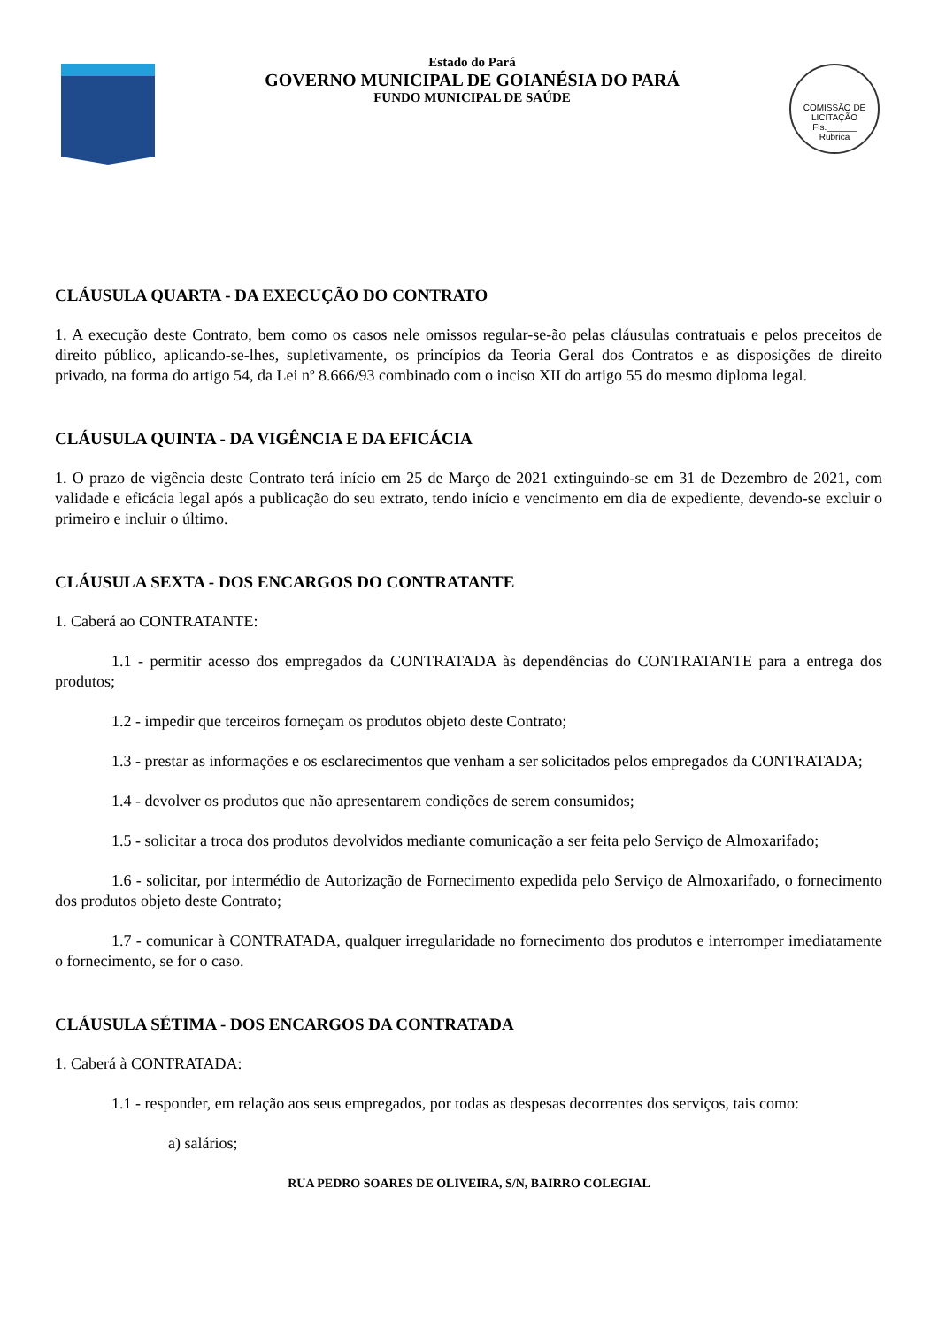Estado do Pará
GOVERNO MUNICIPAL DE GOIANÉSIA DO PARÁ
FUNDO MUNICIPAL DE SAÚDE
COMISSÃO DE LICITAÇÃO
Fls.______
Rubrica
CLÁUSULA QUARTA - DA EXECUÇÃO DO CONTRATO
1. A execução deste Contrato, bem como os casos nele omissos regular-se-ão pelas cláusulas contratuais e pelos preceitos de direito público, aplicando-se-lhes, supletivamente, os princípios da Teoria Geral dos Contratos e as disposições de direito privado, na forma do artigo 54, da Lei nº 8.666/93 combinado com o inciso XII do artigo 55 do mesmo diploma legal.
CLÁUSULA QUINTA - DA VIGÊNCIA E DA EFICÁCIA
1. O prazo de vigência deste Contrato terá início em 25 de Março de 2021 extinguindo-se em 31 de Dezembro de 2021, com validade e eficácia legal após a publicação do seu extrato, tendo início e vencimento em dia de expediente, devendo-se excluir o primeiro e incluir o último.
CLÁUSULA SEXTA - DOS ENCARGOS DO CONTRATANTE
1. Caberá ao CONTRATANTE:
1.1 - permitir acesso dos empregados da CONTRATADA às dependências do CONTRATANTE para a entrega dos produtos;
1.2 - impedir que terceiros forneçam os produtos objeto deste Contrato;
1.3 - prestar as informações e os esclarecimentos que venham a ser solicitados pelos empregados da CONTRATADA;
1.4 - devolver os produtos que não apresentarem condições de serem consumidos;
1.5 - solicitar a troca dos produtos devolvidos mediante comunicação a ser feita pelo Serviço de Almoxarifado;
1.6 - solicitar, por intermédio de Autorização de Fornecimento expedida pelo Serviço de Almoxarifado, o fornecimento dos produtos objeto deste Contrato;
1.7 - comunicar à CONTRATADA, qualquer irregularidade no fornecimento dos produtos e interromper imediatamente o fornecimento, se for o caso.
CLÁUSULA SÉTIMA - DOS ENCARGOS DA CONTRATADA
1. Caberá à CONTRATADA:
1.1 - responder, em relação aos seus empregados, por todas as despesas decorrentes dos serviços, tais como:
a) salários;
RUA PEDRO SOARES DE OLIVEIRA, S/N, BAIRRO COLEGIAL